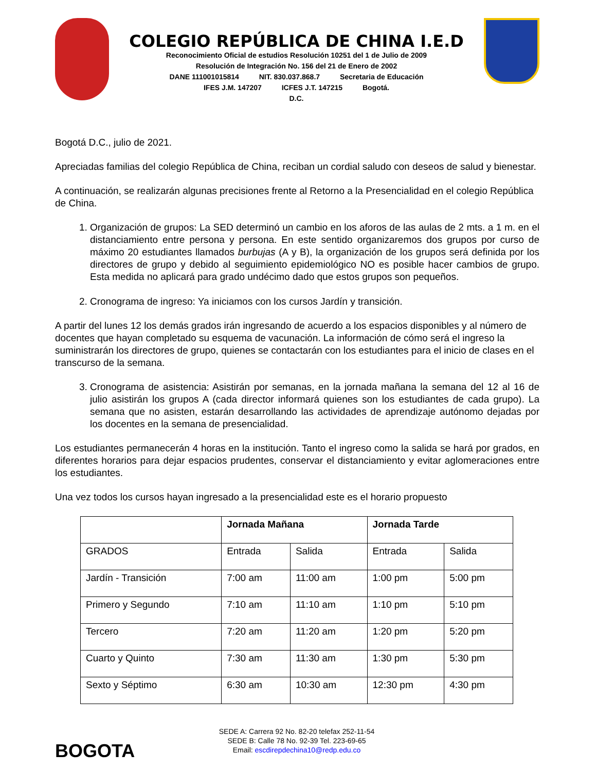COLEGIO REPÚBLICA DE CHINA I.E.D
Reconocimiento Oficial de estudios Resolución 10251 del 1 de Julio de 2009
Resolución de Integración No. 156 del 21 de Enero de 2002
DANE 111001015814 NIT. 830.037.868.7 Secretaria de Educación
IFES J.M. 147207 ICFES J.T. 147215 Bogotá.
D.C.
Bogotá D.C., julio de 2021.
Apreciadas familias del colegio República de China, reciban un cordial saludo con deseos de salud y bienestar.
A continuación, se realizarán algunas precisiones frente al Retorno a la Presencialidad en el colegio República de China.
1. Organización de grupos: La SED determinó un cambio en los aforos de las aulas de 2 mts. a 1 m. en el distanciamiento entre persona y persona. En este sentido organizaremos dos grupos por curso de máximo 20 estudiantes llamados burbujas (A y B), la organización de los grupos será definida por los directores de grupo y debido al seguimiento epidemiológico NO es posible hacer cambios de grupo. Esta medida no aplicará para grado undécimo dado que estos grupos son pequeños.
2. Cronograma de ingreso: Ya iniciamos con los cursos Jardín y transición.
A partir del lunes 12 los demás grados irán ingresando de acuerdo a los espacios disponibles y al número de docentes que hayan completado su esquema de vacunación. La información de cómo será el ingreso la suministrarán los directores de grupo, quienes se contactarán con los estudiantes para el inicio de clases en el transcurso de la semana.
3. Cronograma de asistencia: Asistirán por semanas, en la jornada mañana la semana del 12 al 16 de julio asistirán los grupos A (cada director informará quienes son los estudiantes de cada grupo). La semana que no asisten, estarán desarrollando las actividades de aprendizaje autónomo dejadas por los docentes en la semana de presencialidad.
Los estudiantes permanecerán 4 horas en la institución. Tanto el ingreso como la salida se hará por grados, en diferentes horarios para dejar espacios prudentes, conservar el distanciamiento y evitar aglomeraciones entre los estudiantes.
Una vez todos los cursos hayan ingresado a la presencialidad este es el horario propuesto
| | Jornada Mañana | | Jornada Tarde | |
| --- | --- | --- | --- | --- |
| GRADOS | Entrada | Salida | Entrada | Salida |
| Jardín - Transición | 7:00 am | 11:00 am | 1:00 pm | 5:00 pm |
| Primero y Segundo | 7:10 am | 11:10 am | 1:10 pm | 5:10 pm |
| Tercero | 7:20 am | 11:20 am | 1:20 pm | 5:20 pm |
| Cuarto y Quinto | 7:30 am | 11:30 am | 1:30 pm | 5:30 pm |
| Sexto y Séptimo | 6:30 am | 10:30 am | 12:30 pm | 4:30 pm |
BOGOTA
SEDE A: Carrera 92 No. 82-20 telefax 252-11-54
SEDE B: Calle 78 No. 92-39 Tel. 223-69-65
Email: escdirepdechina10@redp.edu.co